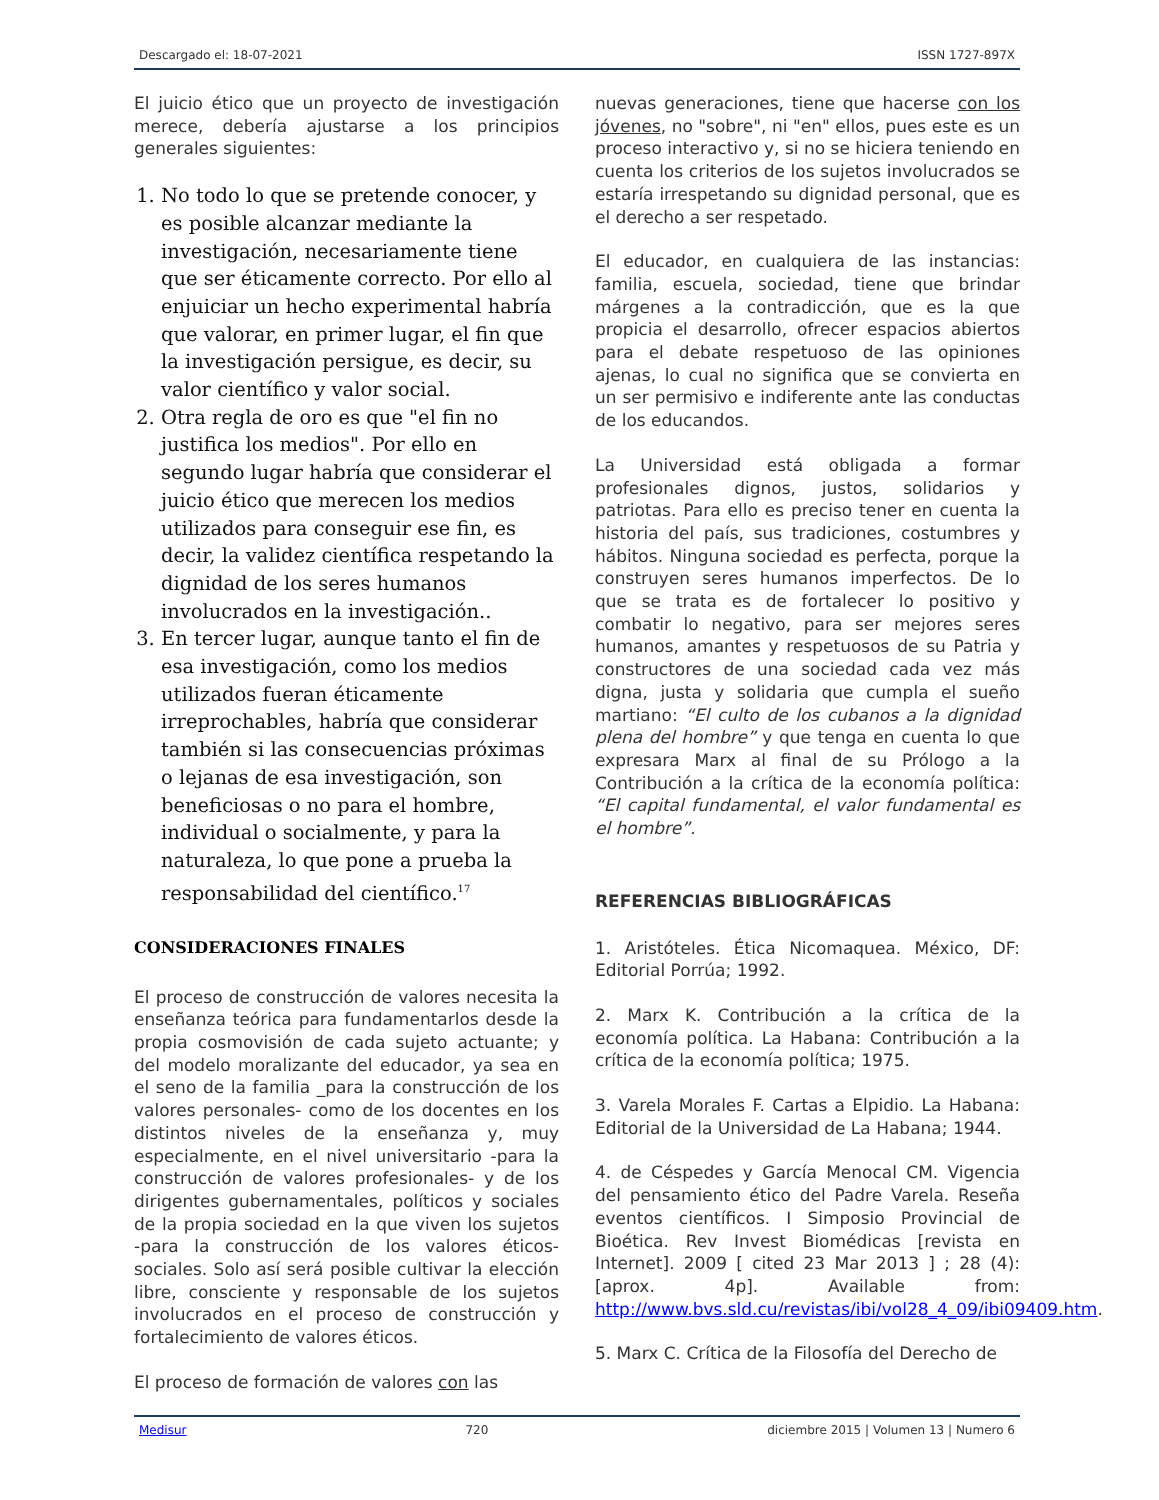Descargado el: 18-07-2021 ISSN 1727-897X
El juicio ético que un proyecto de investigación merece, debería ajustarse a los principios generales siguientes:
1. No todo lo que se pretende conocer, y es posible alcanzar mediante la investigación, necesariamente tiene que ser éticamente correcto. Por ello al enjuiciar un hecho experimental habría que valorar, en primer lugar, el fin que la investigación persigue, es decir, su valor científico y valor social.
2. Otra regla de oro es que "el fin no justifica los medios". Por ello en segundo lugar habría que considerar el juicio ético que merecen los medios utilizados para conseguir ese fin, es decir, la validez científica respetando la dignidad de los seres humanos involucrados en la investigación..
3. En tercer lugar, aunque tanto el fin de esa investigación, como los medios utilizados fueran éticamente irreprochables, habría que considerar también si las consecuencias próximas o lejanas de esa investigación, son beneficiosas o no para el hombre, individual o socialmente, y para la naturaleza, lo que pone a prueba la responsabilidad del científico.<sup>17</sup>
CONSIDERACIONES FINALES
El proceso de construcción de valores necesita la enseñanza teórica para fundamentarlos desde la propia cosmovisión de cada sujeto actuante; y del modelo moralizante del educador, ya sea en el seno de la familia _para la construcción de los valores personales- como de los docentes en los distintos niveles de la enseñanza y, muy especialmente, en el nivel universitario -para la construcción de valores profesionales- y de los dirigentes gubernamentales, políticos y sociales de la propia sociedad en la que viven los sujetos -para la construcción de los valores éticos-sociales. Solo así será posible cultivar la elección libre, consciente y responsable de los sujetos involucrados en el proceso de construcción y fortalecimiento de valores éticos.
El proceso de formación de valores con las
nuevas generaciones, tiene que hacerse con los jóvenes, no "sobre", ni "en" ellos, pues este es un proceso interactivo y, si no se hiciera teniendo en cuenta los criterios de los sujetos involucrados se estaría irrespetando su dignidad personal, que es el derecho a ser respetado.
El educador, en cualquiera de las instancias: familia, escuela, sociedad, tiene que brindar márgenes a la contradicción, que es la que propicia el desarrollo, ofrecer espacios abiertos para el debate respetuoso de las opiniones ajenas, lo cual no significa que se convierta en un ser permisivo e indiferente ante las conductas de los educandos.
La Universidad está obligada a formar profesionales dignos, justos, solidarios y patriotas. Para ello es preciso tener en cuenta la historia del país, sus tradiciones, costumbres y hábitos. Ninguna sociedad es perfecta, porque la construyen seres humanos imperfectos. De lo que se trata es de fortalecer lo positivo y combatir lo negativo, para ser mejores seres humanos, amantes y respetuosos de su Patria y constructores de una sociedad cada vez más digna, justa y solidaria que cumpla el sueño martiano: “El culto de los cubanos a la dignidad plena del hombre” y que tenga en cuenta lo que expresara Marx al final de su Prólogo a la Contribución a la crítica de la economía política: “El capital fundamental, el valor fundamental es el hombre”.
REFERENCIAS BIBLIOGRÁFICAS
1. Aristóteles. Ética Nicomaquea. México, DF: Editorial Porrúa; 1992.
2. Marx K. Contribución a la crítica de la economía política. La Habana: Contribución a la crítica de la economía política; 1975.
3. Varela Morales F. Cartas a Elpidio. La Habana: Editorial de la Universidad de La Habana; 1944.
4. de Céspedes y García Menocal CM. Vigencia del pensamiento ético del Padre Varela. Reseña eventos científicos. I Simposio Provincial de Bioética. Rev Invest Biomédicas [revista en Internet]. 2009 [ cited 23 Mar 2013 ] ; 28 (4): [aprox. 4p]. Available from: http://www.bvs.sld.cu/revistas/ibi/vol28_4_09/ibi09409.htm.
5. Marx C. Crítica de la Filosofía del Derecho de
Medisur 720 diciembre 2015 | Volumen 13 | Numero 6